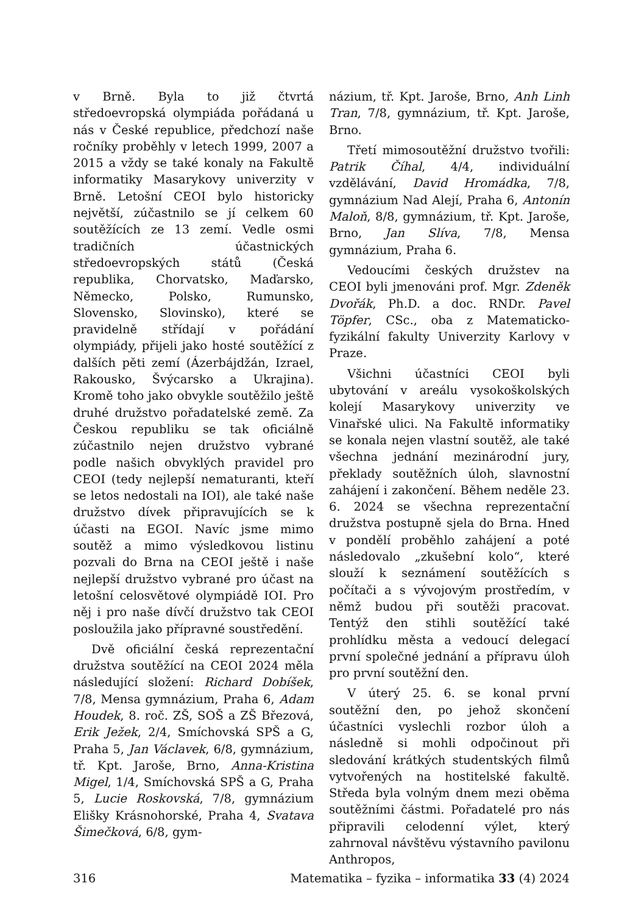v Brně. Byla to již čtvrtá středoevropská olympiáda pořádaná u nás v České republice, předchozí naše ročníky proběhly v letech 1999, 2007 a 2015 a vždy se také konaly na Fakultě informatiky Masarykovy univerzity v Brně. Letošní CEOI bylo historicky největší, zúčastnilo se jí celkem 60 soutěžících ze 13 zemí. Vedle osmi tradičních účastnických středoevropských států (Česká republika, Chorvatsko, Maďarsko, Německo, Polsko, Rumunsko, Slovensko, Slovinsko), které se pravidelně střídají v pořádání olympiády, přijeli jako hosté soutěžící z dalších pěti zemí (Ázerbájdžán, Izrael, Rakousko, Švýcarsko a Ukrajina). Kromě toho jako obvykle soutěžilo ještě druhé družstvo pořadatelské země. Za Českou republiku se tak oficiálně zúčastnilo nejen družstvo vybrané podle našich obvyklých pravidel pro CEOI (tedy nejlepší nematuranti, kteří se letos nedostali na IOI), ale také naše družstvo dívek připravujících se k účasti na EGOI. Navíc jsme mimo soutěž a mimo výsledkovou listinu pozvali do Brna na CEOI ještě i naše nejlepší družstvo vybrané pro účast na letošní celosvětové olympiádě IOI. Pro něj i pro naše dívčí družstvo tak CEOI posloužila jako přípravné soustředění.
Dvě oficiální česká reprezentační družstva soutěžící na CEOI 2024 měla následující složení: Richard Dobíšek, 7/8, Mensa gymnázium, Praha 6, Adam Houdek, 8. roč. ZŠ, SOŠ a ZŠ Březová, Erik Ježek, 2/4, Smíchovská SPŠ a G, Praha 5, Jan Václavek, 6/8, gymnázium, tř. Kpt. Jaroše, Brno, Anna-Kristina Migel, 1/4, Smíchovská SPŠ a G, Praha 5, Lucie Roskovská, 7/8, gymnázium Elišky Krásnohorské, Praha 4, Svatava Šimečková, 6/8, gym-
názium, tř. Kpt. Jaroše, Brno, Anh Linh Tran, 7/8, gymnázium, tř. Kpt. Jaroše, Brno.
Třetí mimosoutěžní družstvo tvořili: Patrik Číhal, 4/4, individuální vzdělávání, David Hromádka, 7/8, gymnázium Nad Alejí, Praha 6, Antonín Maloň, 8/8, gymnázium, tř. Kpt. Jaroše, Brno, Jan Slíva, 7/8, Mensa gymnázium, Praha 6.
Vedoucími českých družstev na CEOI byli jmenováni prof. Mgr. Zdeněk Dvořák, Ph.D. a doc. RNDr. Pavel Töpfer, CSc., oba z Matematicko-fyzikální fakulty Univerzity Karlovy v Praze.
Všichni účastníci CEOI byli ubytování v areálu vysokoškolských kolejí Masarykovy univerzity ve Vinařské ulici. Na Fakultě informatiky se konala nejen vlastní soutěž, ale také všechna jednání mezinárodní jury, překlady soutěžních úloh, slavnostní zahájení i zakončení. Během neděle 23. 6. 2024 se všechna reprezentační družstva postupně sjela do Brna. Hned v pondělí proběhlo zahájení a poté následovalo „zkušební kolo“, které slouží k seznámení soutěžících s počítači a s vývojovým prostředím, v němž budou při soutěži pracovat. Tentýž den stihli soutěžící také prohlídku města a vedoucí delegací první společné jednání a přípravu úloh pro první soutěžní den.
V úterý 25. 6. se konal první soutěžní den, po jehož skončení účastníci vyslechli rozbor úloh a následně si mohli odpočinout při sledování krátkých studentských filmů vytvořených na hostitelské fakultě. Středa byla volným dnem mezi oběma soutěžními částmi. Pořadatelé pro nás připravili celodenní výlet, který zahrnoval návštěvu výstavního pavilonu Anthropos,
316 Matematika – fyzika – informatika 33 (4) 2024